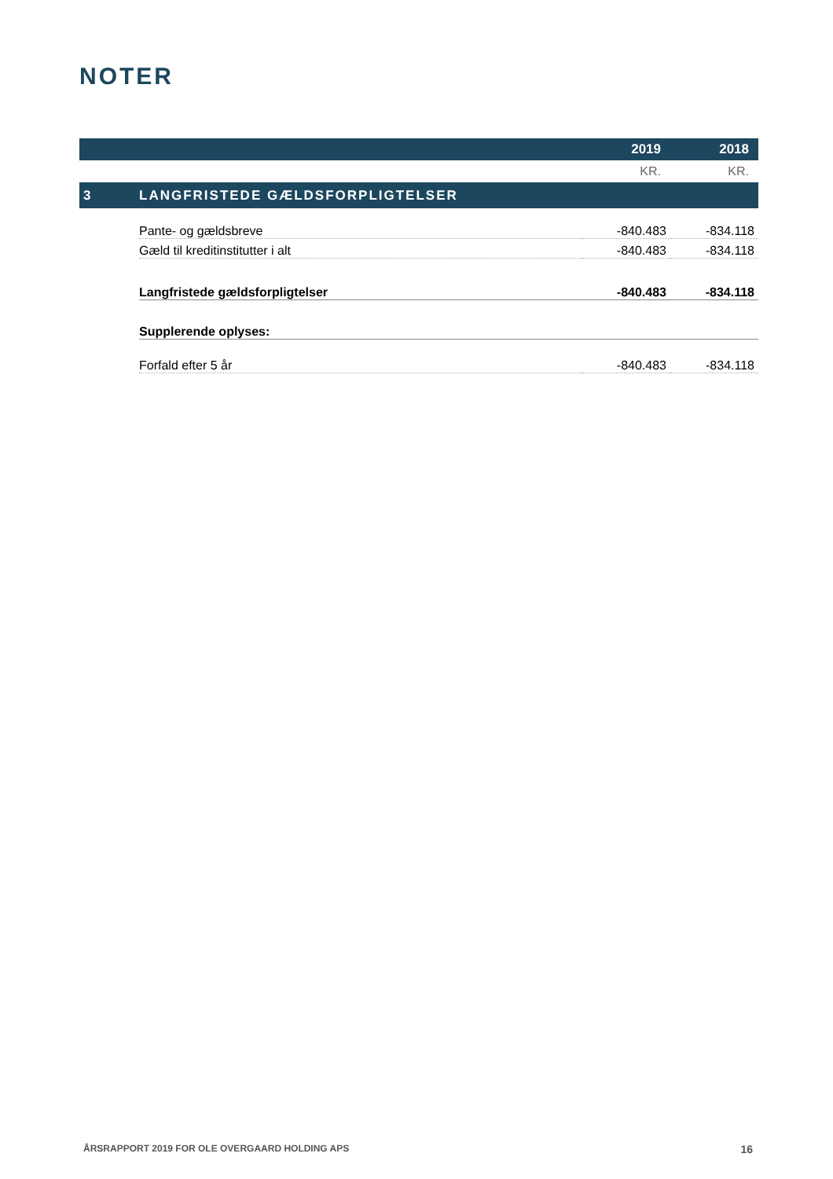NOTER
| | | 2019 | 2018 |
| --- | --- | --- | --- |
| | | KR. | KR. |
| 3 | LANGFRISTEDE GÆLDSFORPLIGTELSER | | |
| | Pante- og gældsbreve | -840.483 | -834.118 |
| | Gæld til kreditinstitutter i alt | -840.483 | -834.118 |
| | Langfristede gældsforpligtelser | -840.483 | -834.118 |
| | Supplerende oplyses: | | |
| | Forfald efter 5 år | -840.483 | -834.118 |
ÅRSRAPPORT 2019 FOR OLE OVERGAARD HOLDING APS 16